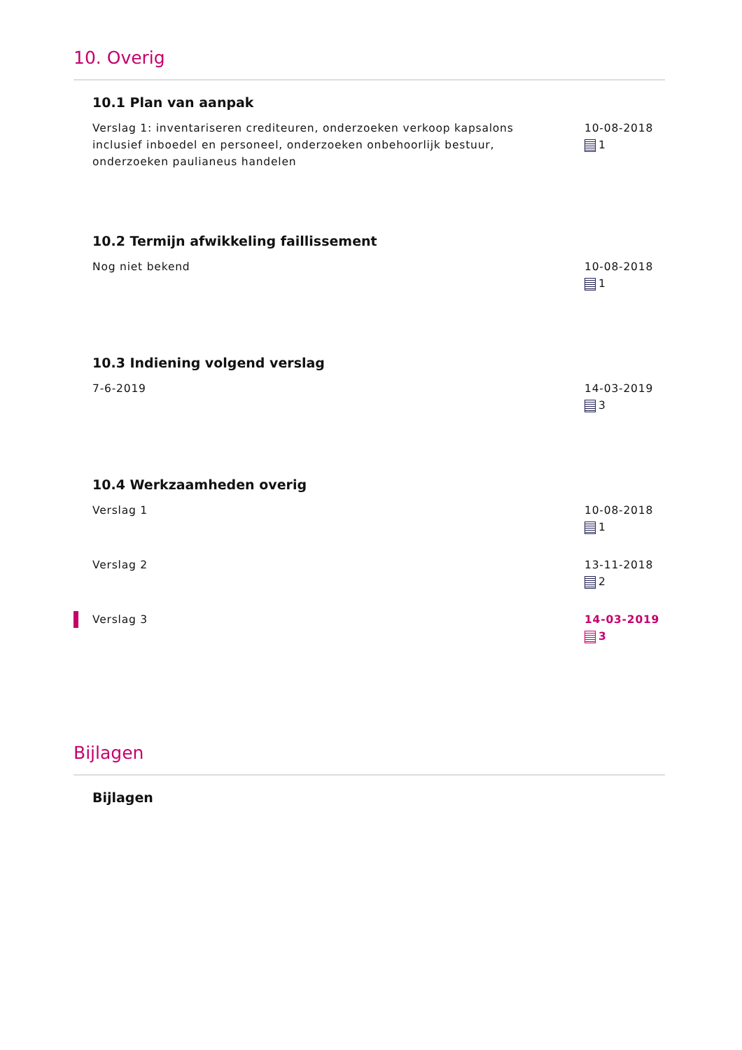10. Overig
10.1 Plan van aanpak
Verslag 1: inventariseren crediteuren, onderzoeken verkoop kapsalons inclusief inboedel en personeel, onderzoeken onbehoorlijk bestuur, onderzoeken paulianeus handelen
10-08-2018
1
10.2 Termijn afwikkeling faillissement
Nog niet bekend 10-08-2018
1
10.3 Indiening volgend verslag
7-6-2019 14-03-2019
3
10.4 Werkzaamheden overig
Verslag 1 10-08-2018
1
Verslag 2 13-11-2018
2
Verslag 3 14-03-2019
3
Bijlagen
Bijlagen